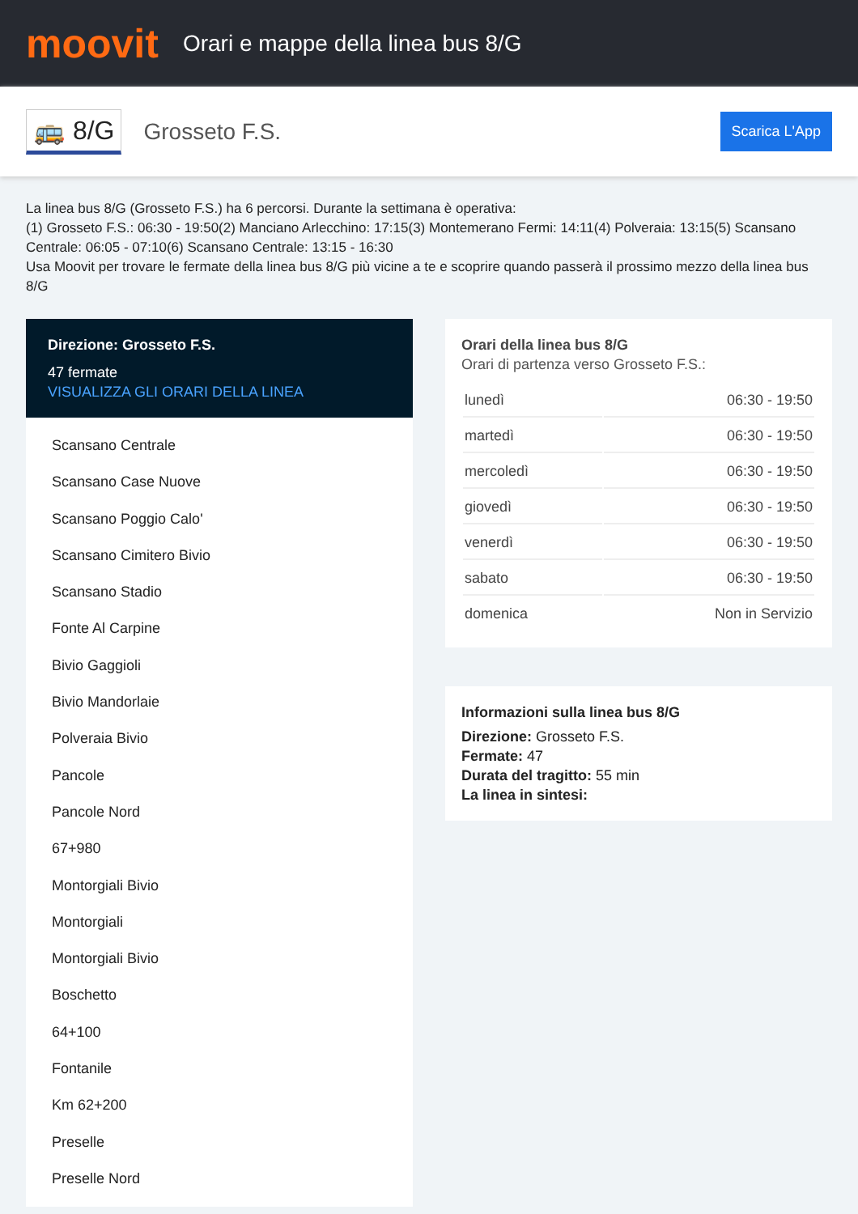moovit
Orari e mappe della linea bus 8/G
🚌 8/G Grosseto F.S. Scarica L'App
La linea bus 8/G (Grosseto F.S.) ha 6 percorsi. Durante la settimana è operativa:
(1) Grosseto F.S.: 06:30 - 19:50(2) Manciano Arlecchino: 17:15(3) Montemerano Fermi: 14:11(4) Polveraia: 13:15(5) Scansano Centrale: 06:05 - 07:10(6) Scansano Centrale: 13:15 - 16:30
Usa Moovit per trovare le fermate della linea bus 8/G più vicine a te e scoprire quando passerà il prossimo mezzo della linea bus 8/G
Direzione: Grosseto F.S.
47 fermate
VISUALIZZA GLI ORARI DELLA LINEA
Scansano Centrale
Scansano Case Nuove
Scansano Poggio Calo'
Scansano Cimitero Bivio
Scansano Stadio
Fonte Al Carpine
Bivio Gaggioli
Bivio Mandorlaie
Polveraia Bivio
Pancole
Pancole Nord
67+980
Montorgiali Bivio
Montorgiali
Montorgiali Bivio
Boschetto
64+100
Fontanile
Km 62+200
Preselle
Preselle Nord
Orari della linea bus 8/G
Orari di partenza verso Grosseto F.S.:
| lunedì | 06:30 - 19:50 |
| martedì | 06:30 - 19:50 |
| mercoledì | 06:30 - 19:50 |
| giovedì | 06:30 - 19:50 |
| venerdì | 06:30 - 19:50 |
| sabato | 06:30 - 19:50 |
| domenica | Non in Servizio |
Informazioni sulla linea bus 8/G
Direzione: Grosseto F.S.
Fermate: 47
Durata del tragitto: 55 min
La linea in sintesi: